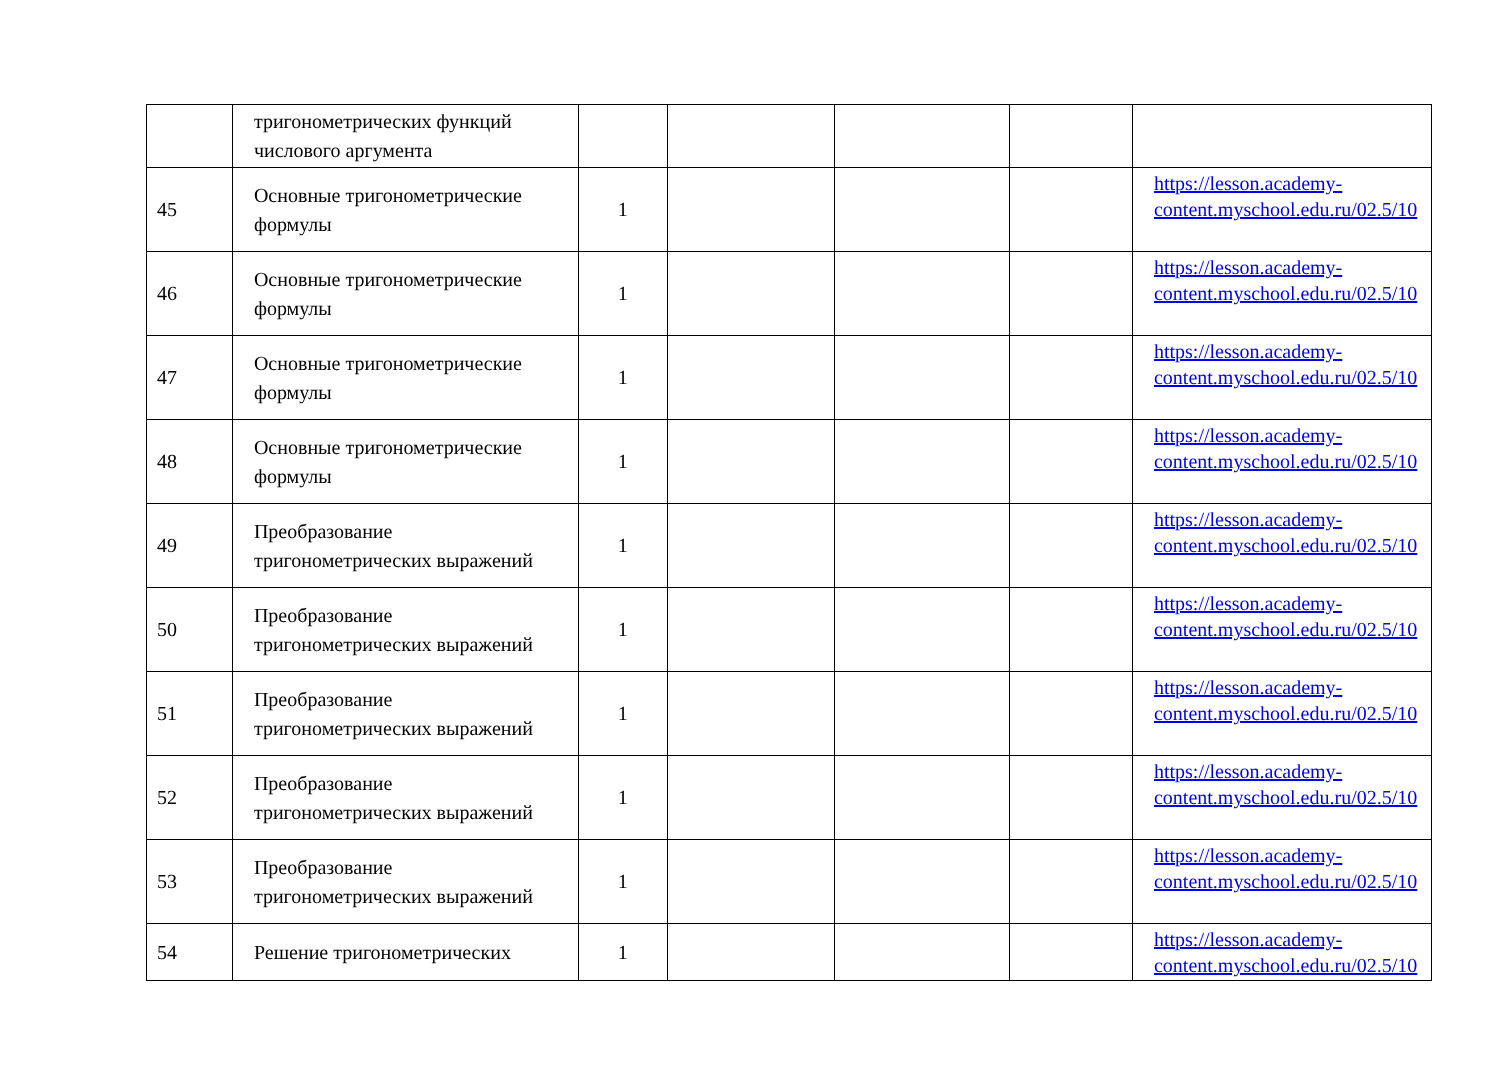| | тригонометрических функций числового аргумента | | | | | |
| 45 | Основные тригонометрические формулы | 1 | | | | https://lesson.academy-content.myschool.edu.ru/02.5/10 |
| 46 | Основные тригонометрические формулы | 1 | | | | https://lesson.academy-content.myschool.edu.ru/02.5/10 |
| 47 | Основные тригонометрические формулы | 1 | | | | https://lesson.academy-content.myschool.edu.ru/02.5/10 |
| 48 | Основные тригонометрические формулы | 1 | | | | https://lesson.academy-content.myschool.edu.ru/02.5/10 |
| 49 | Преобразование тригонометрических выражений | 1 | | | | https://lesson.academy-content.myschool.edu.ru/02.5/10 |
| 50 | Преобразование тригонометрических выражений | 1 | | | | https://lesson.academy-content.myschool.edu.ru/02.5/10 |
| 51 | Преобразование тригонометрических выражений | 1 | | | | https://lesson.academy-content.myschool.edu.ru/02.5/10 |
| 52 | Преобразование тригонометрических выражений | 1 | | | | https://lesson.academy-content.myschool.edu.ru/02.5/10 |
| 53 | Преобразование тригонометрических выражений | 1 | | | | https://lesson.academy-content.myschool.edu.ru/02.5/10 |
| 54 | Решение тригонометрических | 1 | | | | https://lesson.academy-content.myschool.edu.ru/02.5/10 |